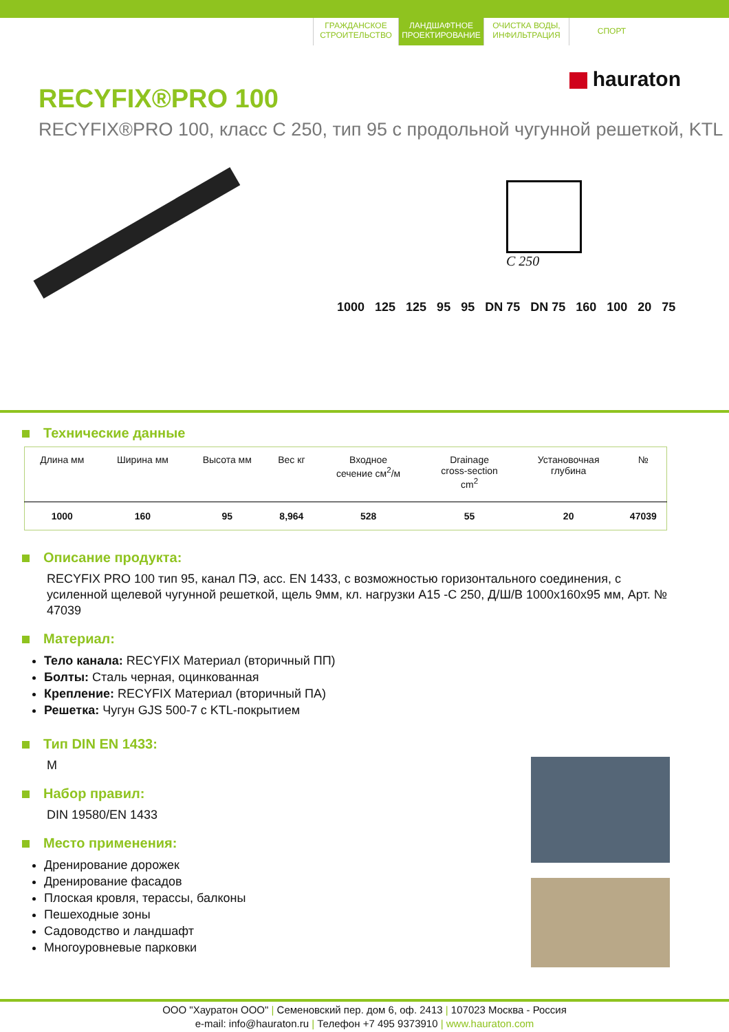ГРАЖДАНСКОЕ СТРОИТЕЛЬСТВО
ЛАНДШАФТНОЕ ПРОЕКТИРОВАНИЕ
ОЧИСТКА ВОДЫ, ИНФИЛЬТРАЦИЯ
СПОРТ
hauraton
RECYFIX®PRO 100
RECYFIX®PRO 100, класс C 250, тип 95 с продольной чугунной решеткой, KTL
C 250
1000 125 125 95 95 DN 75 DN 75 160 100 20 75
Технические данные
| Длина мм | Ширина мм | Высота мм | Вес кг | Входное сечение см<sup>2</sup>/м | Drainage cross-section cm<sup>2</sup> | Установочная глубина | № |
| --- | --- | --- | --- | --- | --- | --- | --- |
| 1000 | 160 | 95 | 8,964 | 528 | 55 | 20 | 47039 |
Описание продукта:
RECYFIX PRO 100 тип 95, канал ПЭ, асс. EN 1433, с возможностью горизонтального соединения, с усиленной щелевой чугунной решеткой, щель 9мм, кл. нагрузки A15 -C 250, Д/Ш/В 1000x160x95 мм, Арт. № 47039
Материал:
Тело канала: RECYFIX Материал (вторичный ПП)
Болты: Сталь черная, оцинкованная
Крепление: RECYFIX Материал (вторичный ПА)
Решетка: Чугун GJS 500-7 с KTL-покрытием
Тип DIN EN 1433:
M
Набор правил:
DIN 19580/EN 1433
Место применения:
Дренирование дорожек
Дренирование фасадов
Плоская кровля, терассы, балконы
Пешеходные зоны
Садоводство и ландшафт
Многоуровневые парковки
ООО "Хауратон ООО" | Семеновский пер. дом 6, оф. 2413 | 107023 Москва - Россия
e-mail: info@hauraton.ru | Телефон +7 495 9373910 | www.hauraton.com